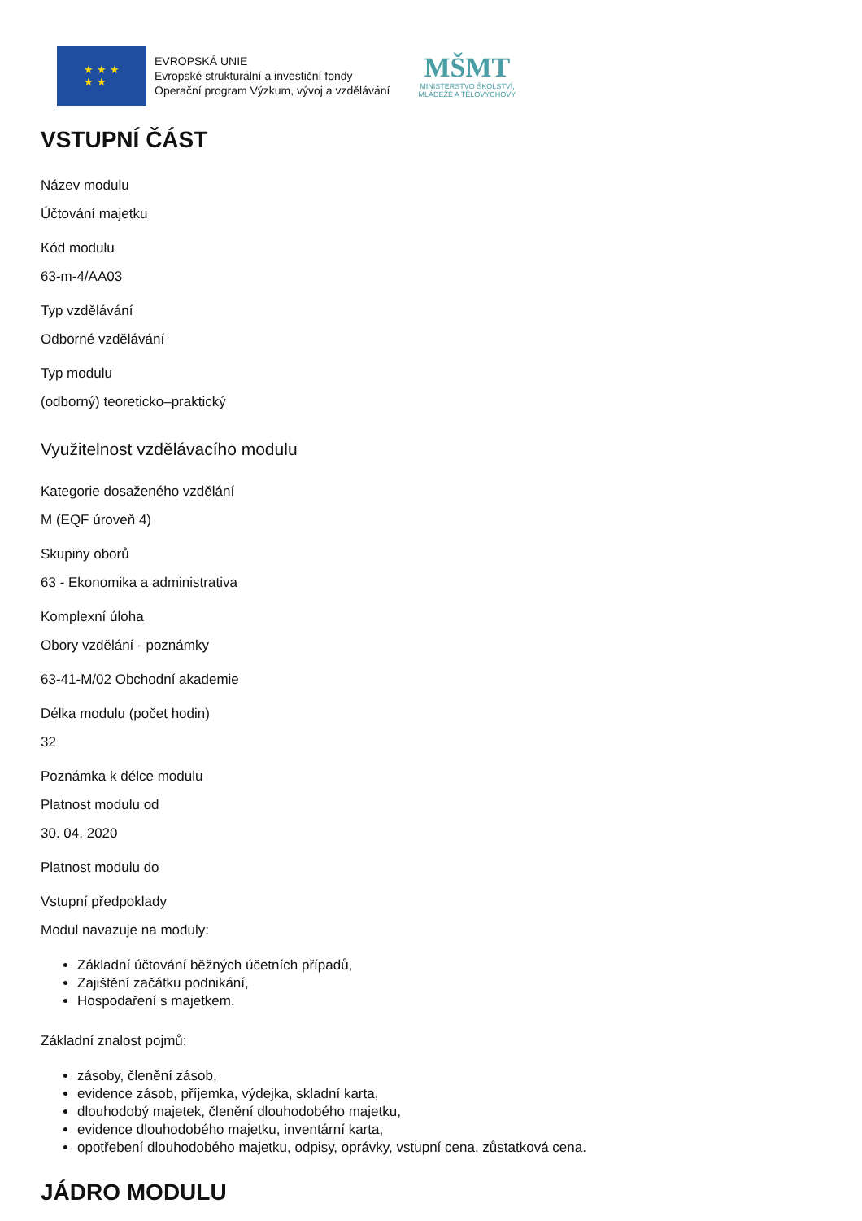★ ★ ★
★ ★
EVROPSKÁ UNIE
Evropské strukturální a investiční fondy
Operační program Výzkum, vývoj a vzdělávání
MŠMT
MINISTERSTVO ŠKOLSTVÍ,
MLÁDEŽE A TĚLOVÝCHOVY
VSTUPNÍ ČÁST
Název modulu
Účtování majetku
Kód modulu
63-m-4/AA03
Typ vzdělávání
Odborné vzdělávání
Typ modulu
(odborný) teoreticko–praktický
Využitelnost vzdělávacího modulu
Kategorie dosaženého vzdělání
M (EQF úroveň 4)
Skupiny oborů
63 - Ekonomika a administrativa
Komplexní úloha
Obory vzdělání - poznámky
63-41-M/02 Obchodní akademie
Délka modulu (počet hodin)
32
Poznámka k délce modulu
Platnost modulu od
30. 04. 2020
Platnost modulu do
Vstupní předpoklady
Modul navazuje na moduly:
Základní účtování běžných účetních případů,
Zajištění začátku podnikání,
Hospodaření s majetkem.
Základní znalost pojmů:
zásoby, členění zásob,
evidence zásob, příjemka, výdejka, skladní karta,
dlouhodobý majetek, členění dlouhodobého majetku,
evidence dlouhodobého majetku, inventární karta,
opotřebení dlouhodobého majetku, odpisy, oprávky, vstupní cena, zůstatková cena.
JÁDRO MODULU